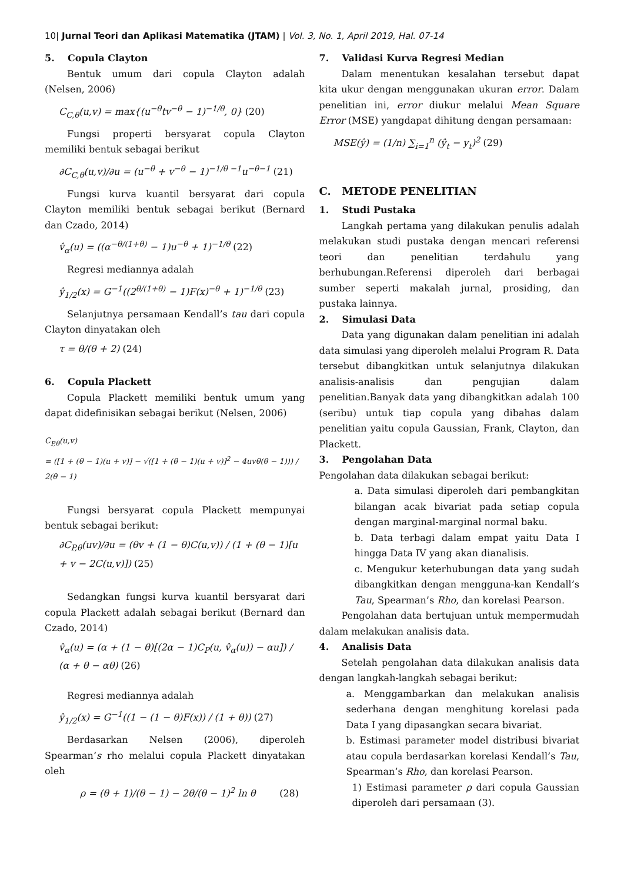10| Jurnal Teori dan Aplikasi Matematika (JTAM) | Vol. 3, No. 1, April 2019, Hal. 07-14
5. Copula Clayton
Bentuk umum dari copula Clayton adalah (Nelsen, 2006)
C<sub>C,θ</sub>(u,v) = max{(u<sup>−θ</sup>tv<sup>−θ</sup> − 1)<sup>−1/θ</sup>, 0} (20)
Fungsi properti bersyarat copula Clayton memiliki bentuk sebagai berikut
∂C<sub>C,θ</sub>(u,v)/∂u = (u<sup>−θ</sup> + v<sup>−θ</sup> − 1)<sup>−1/θ −1</sup>u<sup>−θ−1</sup> (21)
Fungsi kurva kuantil bersyarat dari copula Clayton memiliki bentuk sebagai berikut (Bernard dan Czado, 2014)
v̂<sub>α</sub>(u) = ((α<sup>−θ/(1+θ)</sup> − 1)u<sup>−θ</sup> + 1)<sup>−1/θ</sup> (22)
Regresi mediannya adalah
ŷ<sub>1/2</sub>(x) = G<sup>−1</sup>((2<sup>θ/(1+θ)</sup> − 1)F(x)<sup>−θ</sup> + 1)<sup>−1/θ</sup> (23)
Selanjutnya persamaan Kendall’s tau dari copula Clayton dinyatakan oleh
τ = θ/(θ + 2) (24)
6. Copula Plackett
Copula Plackett memiliki bentuk umum yang dapat didefinisikan sebagai berikut (Nelsen, 2006)
C<sub>P,θ</sub>(u,v)
= ([1 + (θ − 1)(u + v)] − √([1 + (θ − 1)(u + v)]<sup>2</sup> − 4uvθ(θ − 1))) / 2(θ − 1)
Fungsi bersyarat copula Plackett mempunyai bentuk sebagai berikut:
∂C<sub>P,θ</sub>(uv)/∂u = (θv + (1 − θ)C(u,v)) / (1 + (θ − 1)[u + v − 2C(u,v)]) (25)
Sedangkan fungsi kurva kuantil bersyarat dari copula Plackett adalah sebagai berikut (Bernard dan Czado, 2014)
v̂<sub>α</sub>(u) = (α + (1 − θ)[(2α − 1)C<sub>P</sub>(u, v̂<sub>α</sub>(u)) − αu]) / (α + θ − αθ) (26)
Regresi mediannya adalah
ŷ<sub>1/2</sub>(x) = G<sup>−1</sup>((1 − (1 − θ)F(x)) / (1 + θ)) (27)
Berdasarkan Nelsen (2006), diperoleh Spearman’s rho melalui copula Plackett dinyatakan oleh
ρ = (θ + 1)/(θ − 1) − 2θ/(θ − 1)<sup>2</sup> ln θ (28)
7. Validasi Kurva Regresi Median
Dalam menentukan kesalahan tersebut dapat kita ukur dengan menggunakan ukuran error. Dalam penelitian ini, error diukur melalui Mean Square Error (MSE) yangdapat dihitung dengan persamaan:
MSE(ŷ) = (1/n) ∑<sub>i=1</sub><sup>n</sup> (ŷ<sub>t</sub> − y<sub>t</sub>)<sup>2</sup> (29)
C. METODE PENELITIAN
1. Studi Pustaka
Langkah pertama yang dilakukan penulis adalah melakukan studi pustaka dengan mencari referensi teori dan penelitian terdahulu yang berhubungan.Referensi diperoleh dari berbagai sumber seperti makalah jurnal, prosiding, dan pustaka lainnya.
2. Simulasi Data
Data yang digunakan dalam penelitian ini adalah data simulasi yang diperoleh melalui Program R. Data tersebut dibangkitkan untuk selanjutnya dilakukan analisis-analisis dan pengujian dalam penelitian.Banyak data yang dibangkitkan adalah 100 (seribu) untuk tiap copula yang dibahas dalam penelitian yaitu copula Gaussian, Frank, Clayton, dan Plackett.
3. Pengolahan Data
Pengolahan data dilakukan sebagai berikut:
a. Data simulasi diperoleh dari pembangkitan bilangan acak bivariat pada setiap copula dengan marginal-marginal normal baku.
b. Data terbagi dalam empat yaitu Data I hingga Data IV yang akan dianalisis.
c. Mengukur keterhubungan data yang sudah dibangkitkan dengan mengguna-kan Kendall’s Tau, Spearman’s Rho, dan korelasi Pearson.
Pengolahan data bertujuan untuk mempermudah dalam melakukan analisis data.
4. Analisis Data
Setelah pengolahan data dilakukan analisis data dengan langkah-langkah sebagai berikut:
a. Menggambarkan dan melakukan analisis sederhana dengan menghitung korelasi pada Data I yang dipasangkan secara bivariat.
b. Estimasi parameter model distribusi bivariat atau copula berdasarkan korelasi Kendall’s Tau, Spearman’s Rho, dan korelasi Pearson.
1) Estimasi parameter ρ dari copula Gaussian diperoleh dari persamaan (3).